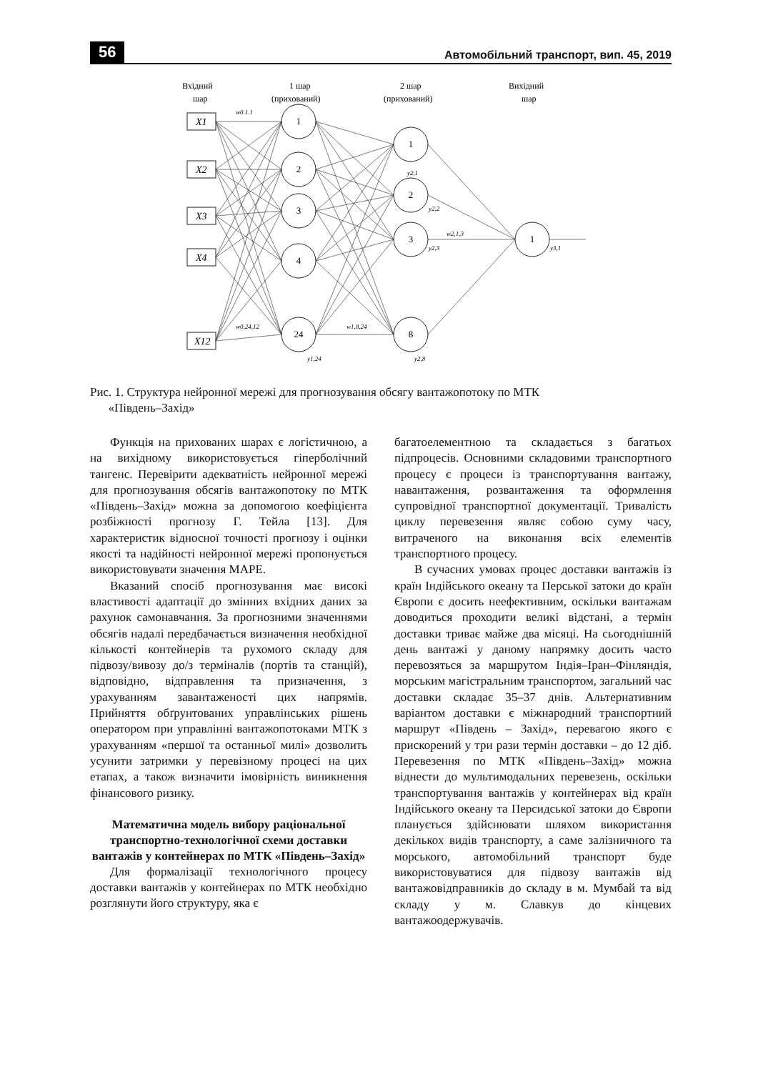56 Автомобільний транспорт, вип. 45, 2019
Вхідний
шар
1 шар
(прихований)
2 шар
(прихований)
Вихідний
шар
X1
X2
X3
X4
X12
1
2
3
4
24
1
2
3
8
1
y2,1
y2,2
y2,3
y2,8
y3,1
y1,24
w0.1.1
w0,24,12
w1,8,24
w2,1,3
Рис. 1. Структура нейронної мережі для прогнозування обсягу вантажопотоку по МТК
«Південь–Захід»
Функція на прихованих шарах є логістичною, а на вихідному використовується гіперболічний тангенс. Перевірити адекватність нейронної мережі для прогнозування обсягів вантажопотоку по МТК «Південь–Захід» можна за допомогою коефіцієнта розбіжності прогнозу Г. Тейла [13]. Для характеристик відносної точності прогнозу і оцінки якості та надійності нейронної мережі пропонується використовувати значення MAPE.
Вказаний спосіб прогнозування має високі властивості адаптації до змінних вхідних даних за рахунок самонавчання. За прогнозними значеннями обсягів надалі передбачається визначення необхідної кількості контейнерів та рухомого складу для підвозу/вивозу до/з терміналів (портів та станцій), відповідно, відправлення та призначення, з урахуванням завантаженості цих напрямів. Прийняття обґрунтованих управлінських рішень оператором при управлінні вантажопотоками МТК з урахуванням «першої та останньої милі» дозволить усунити затримки у перевізному процесі на цих етапах, а також визначити імовірність виникнення фінансового ризику.
Математична модель вибору раціональної транспортно-технологічної схеми доставки вантажів у контейнерах по МТК «Південь–Захід»
Для формалізації технологічного процесу доставки вантажів у контейнерах по МТК необхідно розглянути його структуру, яка є
багатоелементною та складається з багатьох підпроцесів. Основними складовими транспортного процесу є процеси із транспортування вантажу, навантаження, розвантаження та оформлення супровідної транспортної документації. Тривалість циклу перевезення являє собою суму часу, витраченого на виконання всіх елементів транспортного процесу.
В сучасних умовах процес доставки вантажів із країн Індійського океану та Перської затоки до країн Європи є досить неефективним, оскільки вантажам доводиться проходити великі відстані, а термін доставки триває майже два місяці. На сьогоднішній день вантажі у даному напрямку досить часто перевозяться за маршрутом Індія–Іран–Фінляндія, морським магістральним транспортом, загальний час доставки складає 35–37 днів. Альтернативним варіантом доставки є міжнародний транспортний маршрут «Південь – Захід», перевагою якого є прискорений у три рази термін доставки – до 12 діб. Перевезення по МТК «Південь–Захід» можна віднести до мультимодальних перевезень, оскільки транспортування вантажів у контейнерах від країн Індійського океану та Персидської затоки до Європи планується здійснювати шляхом використання декількох видів транспорту, а саме залізничного та морського, автомобільний транспорт буде використовуватися для підвозу вантажів від вантажовідправників до складу в м. Мумбай та від складу у м. Славкув до кінцевих вантажоодержувачів.